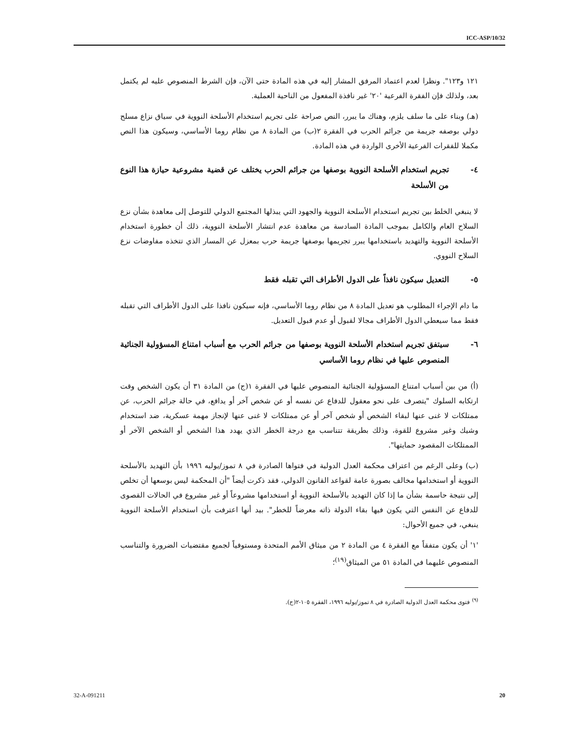ICC-ASP/10/32
١٢١ و١٢٣". ونظرا لعدم اعتماد المرفق المشار إليه في هذه المادة حتى الآن، فإن الشرط المنصوص عليه لم يكتمل بعد، ولذلك فإن الفقرة الفرعية '٢٠' غير نافذة المفعول من الناحية العملية.
(هـ) وبناء على ما سلف يلزم، وهناك ما يبرر، النص صراحة على تجريم استخدام الأسلحة النووية في سياق نزاع مسلح دولي بوصفه جريمة من جرائم الحرب في الفقرة ٢(ب) من المادة ٨ من نظام روما الأساسي، وسيكون هذا النص مكملا للفقرات الفرعية الأخرى الواردة في هذه المادة.
٤- تجريم استخدام الأسلحة النووية بوصفها من جرائم الحرب يختلف عن قضية مشروعية حيازة هذا النوع من الأسلحة
لا ينبغي الخلط بين تجريم استخدام الأسلحة النووية والجهود التي يبذلها المجتمع الدولي للتوصل إلى معاهدة بشأن نزع السلاح العام والكامل بموجب المادة السادسة من معاهدة عدم انتشار الأسلحة النووية، ذلك أن خطورة استخدام الأسلحة النووية والتهديد باستخدامها يبرر تجريمها بوصفها جريمة حرب بمعزل عن المسار الذي تتخذه مفاوضات نزع السلاح النووي.
٥- التعديل سيكون نافذاً على الدول الأطراف التي تقبله فقط
ما دام الإجراء المطلوب هو تعديل المادة ٨ من نظام روما الأساسي، فإنه سيكون نافذا على الدول الأطراف التي تقبله فقط مما سيعطي الدول الأطراف مجالا لقبول أو عدم قبول التعديل.
٦- سيتفق تجريم استخدام الأسلحة النووية بوصفها من جرائم الحرب مع أسباب امتناع المسؤولية الجنائية المنصوص عليها في نظام روما الأساسي
(أ) من بين أسباب امتناع المسؤولية الجنائية المنصوص عليها في الفقرة ١(ج) من المادة ٣١ أن يكون الشخص وقت ارتكابه السلوك "يتصرف على نحو معقول للدفاع عن نفسه أو عن شخص آخر أو يدافع، في حالة جرائم الحرب، عن ممتلكات لا غنى عنها لبقاء الشخص أو شخص آخر أو عن ممتلكات لا غنى عنها لإنجاز مهمة عسكرية، ضد استخدام وشيك وغير مشروع للقوة، وذلك بطريقة تتناسب مع درجة الخطر الذي يهدد هذا الشخص أو الشخص الآخر أو الممتلكات المقصود حمايتها".
(ب) وعلى الرغم من اعتراف محكمة العدل الدولية في فتواها الصادرة في ٨ تموز/يوليه ١٩٩٦ بأن التهديد بالأسلحة النووية أو استخدامها مخالف بصورة عامة لقواعد القانون الدولي، فقد ذكرت أيضاً "أن المحكمة ليس بوسعها أن تخلص إلى نتيجة حاسمة بشأن ما إذا كان التهديد بالأسلحة النووية أو استخدامها مشروعاً أو غير مشروع في الحالات القصوى للدفاع عن النفس التي يكون فيها بقاء الدولة ذاته معرضاً للخطر". بيد أنها اعترفت بأن استخدام الأسلحة النووية ينبغي، في جميع الأحوال:
'١' أن يكون متفقاً مع الفقرة ٤ من المادة ٢ من ميثاق الأمم المتحدة ومستوفياً لجميع مقتضيات الضرورة والتناسب المنصوص عليهما في المادة ٥١ من الميثاق<sup>(١٩)</sup>؛
<sup>(٩)</sup> فتوى محكمة العدل الدولية الصادرة في ٨ تموز/يوليه ١٩٩٦، الفقرة ١٠٥-٢(ج).
32-A-091211 20